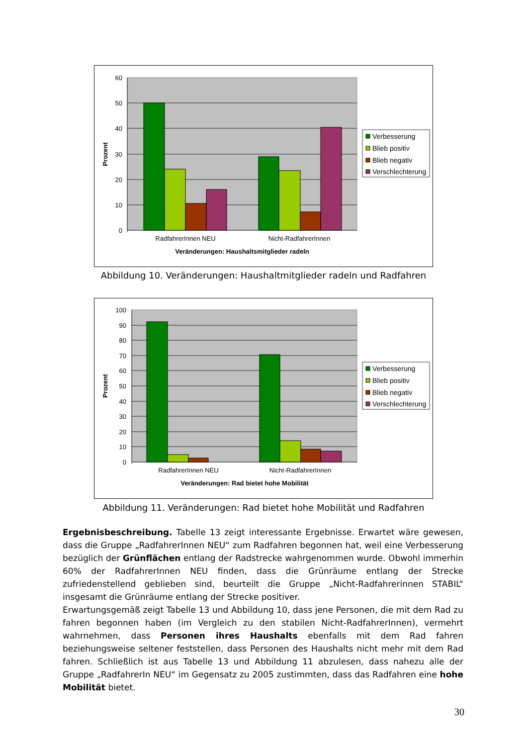60
50
40
30
20
10
0
Prozent
RadfahrerInnen NEU
Nicht-RadfahrerInnen
Veränderungen: Haushaltsmitglieder radeln
Verbesserung
Blieb positiv
Blieb negativ
Verschlechterung
Abbildung 10. Veränderungen: Haushaltmitglieder radeln und Radfahren
100
90
80
70
60
50
40
30
20
10
0
Prozent
RadfahrerInnen NEU
Nicht-RadfahrerInnen
Veränderungen: Rad bietet hohe Mobilität
Verbesserung
Blieb positiv
Blieb negativ
Verschlechterung
Abbildung 11. Veränderungen: Rad bietet hohe Mobilität und Radfahren
Ergebnisbeschreibung. Tabelle 13 zeigt interessante Ergebnisse. Erwartet wäre gewesen, dass die Gruppe „RadfahrerInnen NEU“ zum Radfahren begonnen hat, weil eine Verbesserung bezüglich der Grünflächen entlang der Radstrecke wahrgenommen wurde. Obwohl immerhin 60% der RadfahrerInnen NEU finden, dass die Grünräume entlang der Strecke zufriedenstellend geblieben sind, beurteilt die Gruppe „Nicht-Radfahrerinnen STABIL“ insgesamt die Grünräume entlang der Strecke positiver.
Erwartungsgemäß zeigt Tabelle 13 und Abbildung 10, dass jene Personen, die mit dem Rad zu fahren begonnen haben (im Vergleich zu den stabilen Nicht-RadfahrerInnen), vermehrt wahrnehmen, dass Personen ihres Haushalts ebenfalls mit dem Rad fahren beziehungsweise seltener feststellen, dass Personen des Haushalts nicht mehr mit dem Rad fahren. Schließlich ist aus Tabelle 13 und Abbildung 11 abzulesen, dass nahezu alle der Gruppe „RadfahrerIn NEU“ im Gegensatz zu 2005 zustimmten, dass das Radfahren eine hohe Mobilität bietet.
30